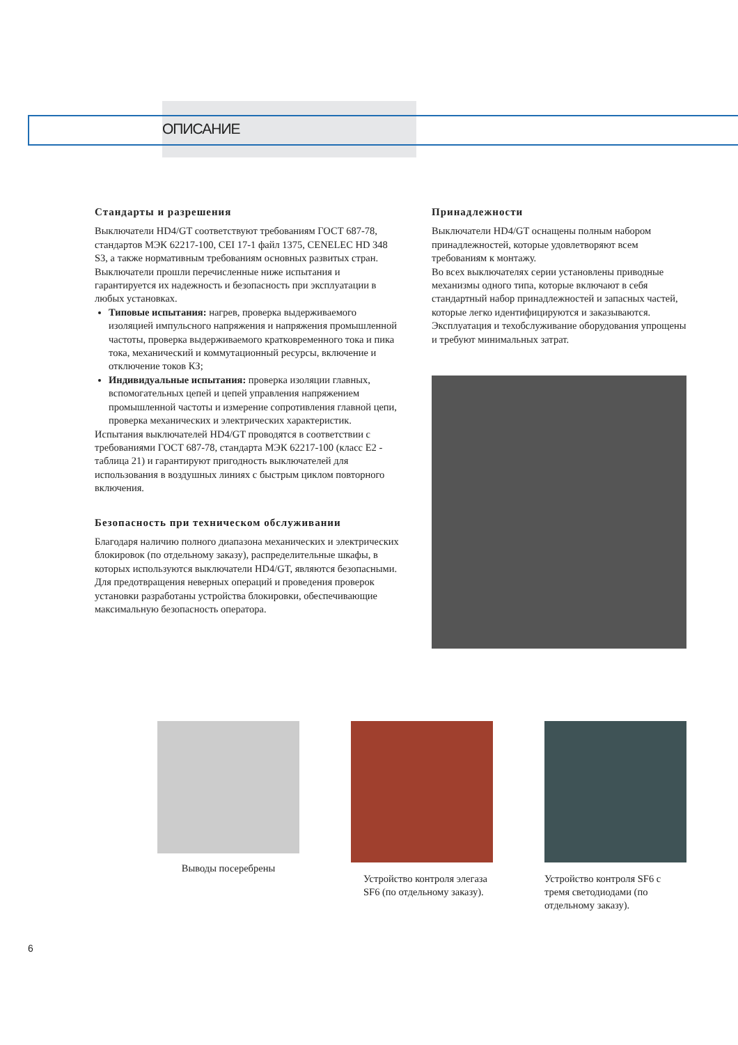ОПИСАНИЕ
Стандарты и разрешения
Выключатели HD4/GT соответствуют требованиям ГОСТ 687-78, стандартов МЭК 62217-100, CEI 17-1 файл 1375, CENELEC HD 348 S3, а также нормативным требованиям основных развитых стран.
Выключатели прошли перечисленные ниже испытания и гарантируется их надежность и безопасность при эксплуатации в любых установках.
Типовые испытания: нагрев, проверка выдерживаемого изоляцией импульсного напряжения и напряжения промышленной частоты, проверка выдерживаемого кратковременного тока и пика тока, механический и коммутационный ресурсы, включение и отключение токов КЗ;
Индивидуальные испытания: проверка изоляции главных, вспомогательных цепей и цепей управления напряжением промышленной частоты и измерение сопротивления главной цепи, проверка механических и электрических характеристик.
Испытания выключателей HD4/GT проводятся в соответствии с требованиями ГОСТ 687-78, стандарта МЭК 62217-100 (класс E2 - таблица 21) и гарантируют пригодность выключателей для использования в воздушных линиях с быстрым циклом повторного включения.
Безопасность при техническом обслуживании
Благодаря наличию полного диапазона механических и электрических блокировок (по отдельному заказу), распределительные шкафы, в которых используются выключатели HD4/GT, являются безопасными. Для предотвращения неверных операций и проведения проверок установки разработаны устройства блокировки, обеспечивающие максимальную безопасность оператора.
Принадлежности
Выключатели HD4/GT оснащены полным набором принадлежностей, которые удовлетворяют всем требованиям к монтажу.
Во всех выключателях серии установлены приводные механизмы одного типа, которые включают в себя стандартный набор принадлежностей и запасных частей, которые легко идентифицируются и заказываются.
Эксплуатация и техобслуживание оборудования упрощены и требуют минимальных затрат.
Выводы посеребрены Устройство контроля элегаза SF6 (по отдельному заказу).
Устройство контроля SF6 с тремя светодиодами (по отдельному заказу).
6